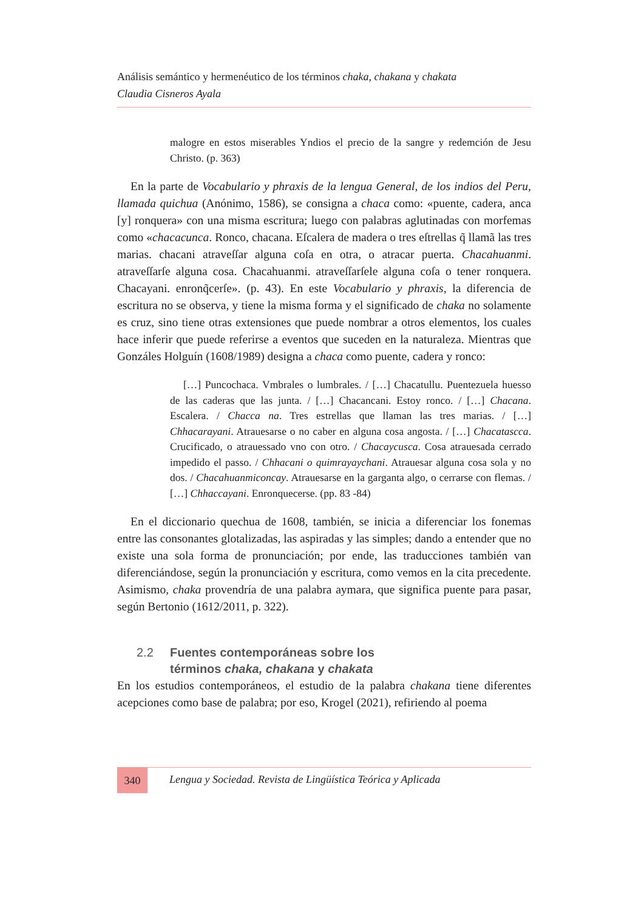Análisis semántico y hermenéutico de los términos chaka, chakana y chakata
Claudia Cisneros Ayala
malogre en estos miserables Yndios el precio de la sangre y redemción de Jesu Christo. (p. 363)
En la parte de Vocabulario y phraxis de la lengua General, de los indios del Peru, llamada quichua (Anónimo, 1586), se consigna a chaca como: «puente, cadera, anca [y] ronquera» con una misma escritura; luego con palabras aglutinadas con morfemas como «chacacunca. Ronco, chacana. Eſcalera de madera o tres eſtrellas q̃ llamã las tres marias. chacani atraveſſar alguna coſa en otra, o atracar puerta. Chacahuanmi. atraveſſarſe alguna cosa. Chacahuanmi. atraveſſarſele alguna coſa o tener ronquera. Chacayani. enronq̃cerſe». (p. 43). En este Vocabulario y phraxis, la diferencia de escritura no se observa, y tiene la misma forma y el significado de chaka no solamente es cruz, sino tiene otras extensiones que puede nombrar a otros elementos, los cuales hace inferir que puede referirse a eventos que suceden en la naturaleza. Mientras que Gonzáles Holguín (1608/1989) designa a chaca como puente, cadera y ronco:
[…] Puncochaca. Vmbrales o lumbrales. / […] Chacatullu. Puentezuela huesso de las caderas que las junta. / […] Chacancani. Estoy ronco. / […] Chacana. Escalera. / Chacca na. Tres estrellas que llaman las tres marias. / […] Chhacarayani. Atrauesarse o no caber en alguna cosa angosta. / […] Chacatascca. Crucificado, o atrauessado vno con otro. / Chacaycusca. Cosa atrauesada cerrado impedido el passo. / Chhacani o quimrayaychani. Atrauesar alguna cosa sola y no dos. / Chacahuanmiconcay. Atrauesarse en la garganta algo, o cerrarse con flemas. / […] Chhaccayani. Enronquecerse. (pp. 83 -84)
En el diccionario quechua de 1608, también, se inicia a diferenciar los fonemas entre las consonantes glotalizadas, las aspiradas y las simples; dando a entender que no existe una sola forma de pronunciación; por ende, las traducciones también van diferenciándose, según la pronunciación y escritura, como vemos en la cita precedente. Asimismo, chaka provendría de una palabra aymara, que significa puente para pasar, según Bertonio (1612/2011, p. 322).
2.2 Fuentes contemporáneas sobre los
términos chaka, chakana y chakata
En los estudios contemporáneos, el estudio de la palabra chakana tiene diferentes acepciones como base de palabra; por eso, Krogel (2021), refiriendo al poema
340
Lengua y Sociedad. Revista de Lingüística Teórica y Aplicada